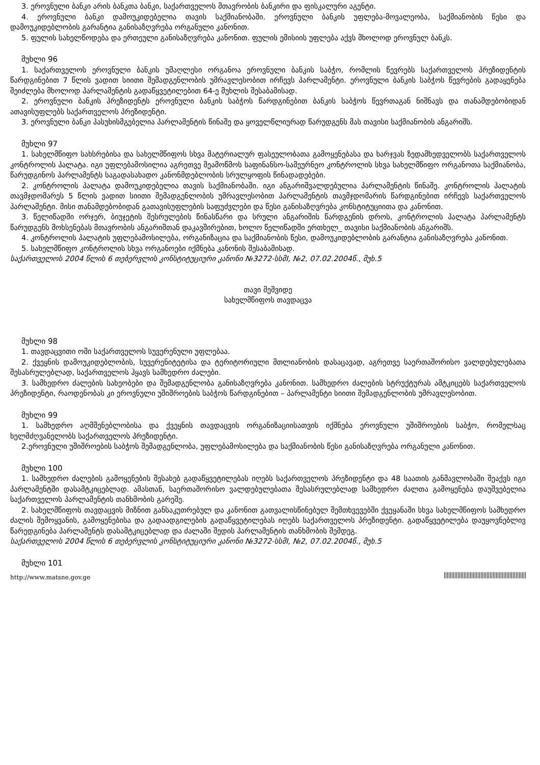3. ეროვნული ბანკი არის ბანკთა ბანკი, საქართველოს მთავრობის ბანკირი და ფისკალური აგენტი.
4. ეროვნული ბანკი დამოუკიდებელია თავის საქმიანობაში. ეროვნული ბანკის უფლება-მოვალეობა, საქმიანობის წესი და დამოუკიდებლობის გარანტია განისაზღვრება ორგანული კანონით.
5. ფულის სახელწოდება და ერთეული განისაზღვრება კანონით. ფულის ემისიის უფლება აქვს მხოლოდ ეროვნულ ბანკს.
მუხლი 96
1. საქართველოს ეროვნული ბანკის უმაღლესი ორგანოა ეროვნული ბანკის საბჭო, რომლის წევრებს საქართველოს პრეზიდენტის წარდგინებით 7 წლის ვადით სიითი შემადგენლობის უმრავლესობით ირჩევს პარლამენტი. ეროვნული ბანკის საბჭოს წევრების გადაყენება შეიძლება მხოლოდ პარლამენტის გადაწყვეტილებით 64-ე მუხლის შესაბამისად.
2. ეროვნული ბანკის პრეზიდენტს ეროვნული ბანკის საბჭოს წარდგინებით ბანკის საბჭოს წევრთაგან ნიშნავს და თანამდებობიდან ათავისუფლებს საქართველოს პრეზიდენტი.
3. ეროვნული ბანკი პასუხისმგებელია პარლამენტის წინაშე და ყოველწლიურად წარუდგენს მას თავისი საქმიანობის ანგარიშს.
მუხლი 97
1. სახელმწიფო სახსრებისა და სახელმწიფოს სხვა მატერიალურ ფასეულობათა გამოყენებასა და ხარჯვას ზედამხედველობს საქართველოს კონტროლის პალატა. იგი უფლებამოსილია აგრეთვე შეამოწმოს საფინანსო-სამეურნეო კონტროლის სხვა სახელმწიფო ორგანოთა საქმიანობა, წარუდგინოს პარლამენტს საგადასახადო კანონმდებლობის სრულყოფის წინადადებები.
2. კონტროლის პალატა დამოუკიდებელია თავის საქმიანობაში. იგი ანგარიშვალდებულია პარლამენტის წინაშე. კონტროლის პალატის თავმჯდომარეს 5 წლის ვადით სიითი შემადგენლობის უმრავლესობით პარლამენტის თავმჯდომარის წარდგინებით ირჩევს საქართველოს პარლამენტი. მისი თანამდებობიდან გათავისუფლების საფუძვლები და წესი განისაზღვრება კონსტიტუციითა და კანონით.
3. წელიწადში ორჯერ, ბიუჯეტის შესრულების წინასწარი და სრული ანგარიშის წარდგენის დროს, კონტროლის პალატა პარლამენტს წარუდგენს მოხსენებას მთავრობის ანგარიშთან დაკავშირებით, ხოლო წელიწადში ერთხელ_ თავისი საქმიანობის ანგარიშს.
4. კონტროლის პალატის უფლებამოსილება, ორგანიზაცია და საქმიანობის წესი, დამოუკიდებლობის გარანტია განისაზღვრება კანონით.
5. სახელმწიფო კონტროლის სხვა ორგანოები იქმნება კანონის შესაბამისად.
საქართველოს 2004 წლის 6 თებერვლის კონსტიტუციური კანონი №3272-სსმI, №2, 07.02.2004წ., მუხ.5
თავი მეშვიდე
სახელმწიფოს თავდაცვა
მუხლი 98
1. თავდაცვითი ომი საქართველოს სუვერენული უფლებაა.
2. ქვეყნის დამოუკიდებლობის, სუვერენიტეტისა და ტერიტორიული მთლიანობის დასაცავად, აგრეთვე საერთაშორისო ვალდებულებათა შესასრულებლად, საქართველოს ჰყავს სამხედრო ძალები.
3. სამხედრო ძალების სახეობები და შემადგენლობა განისაზღვრება კანონით. სამხედრო ძალების სტრუქტურას ამტკიცებს საქართველოს პრეზიდენტი, რაოდენობას კი ეროვნული უშიშროების საბჭოს წარდგინებით – პარლამენტი სიითი შემადგენლობის უმრავლესობით.
მუხლი 99
1. სამხედრო აღმშენებლობისა და ქვეყნის თავდაცვის ორგანიზაციისათვის იქმნება ეროვნული უშიშროების საბჭო, რომელსაც ხელმძღვანელობს საქართველოს პრეზიდენტი.
2.ეროვნული უშიშროების საბჭოს შემადგენლობა, უფლებამოსილება და საქმიანობის წესი განისაზღვრება ორგანული კანონით.
მუხლი 100
1. სამხედრო ძალების გამოყენების შესახებ გადაწყვეტილებას იღებს საქართველოს პრეზიდენტი და 48 საათის განმავლობაში შეაქვს იგი პარლამენტში დასამტკიცებლად. ამასთან, საერთაშორისო ვალდებულებათა შესასრულებლად სამხედრო ძალთა გამოყენება დაუშვებელია საქართველოს პარლამენტის თანხმობის გარეშე.
2. სახელმწიფოს თავდაცვის მიზნით განსაკუთრებულ და კანონით გათვალისწინებულ შემთხვევებში ქვეყანაში სხვა სახელმწიფოს სამხედრო ძალის შემოყვანის, გამოყენებისა და გადაადგილების გადაწყვეტილებას იღებს საქართველოს პრეზიდენტი. გადაწყვეტილება დაუყოვნებლივ წარედგინება პარლამენტს დასამტკიცებლად და ძალაში შედის პარლამენტის თანხმობის შემდეგ.
საქართველოს 2004 წლის 6 თებერვლის კონსტიტუციური კანონი №3272-სსმI, №2, 07.02.2004წ., მუხ.5
მუხლი 101
http://www.matsne.gov.ge